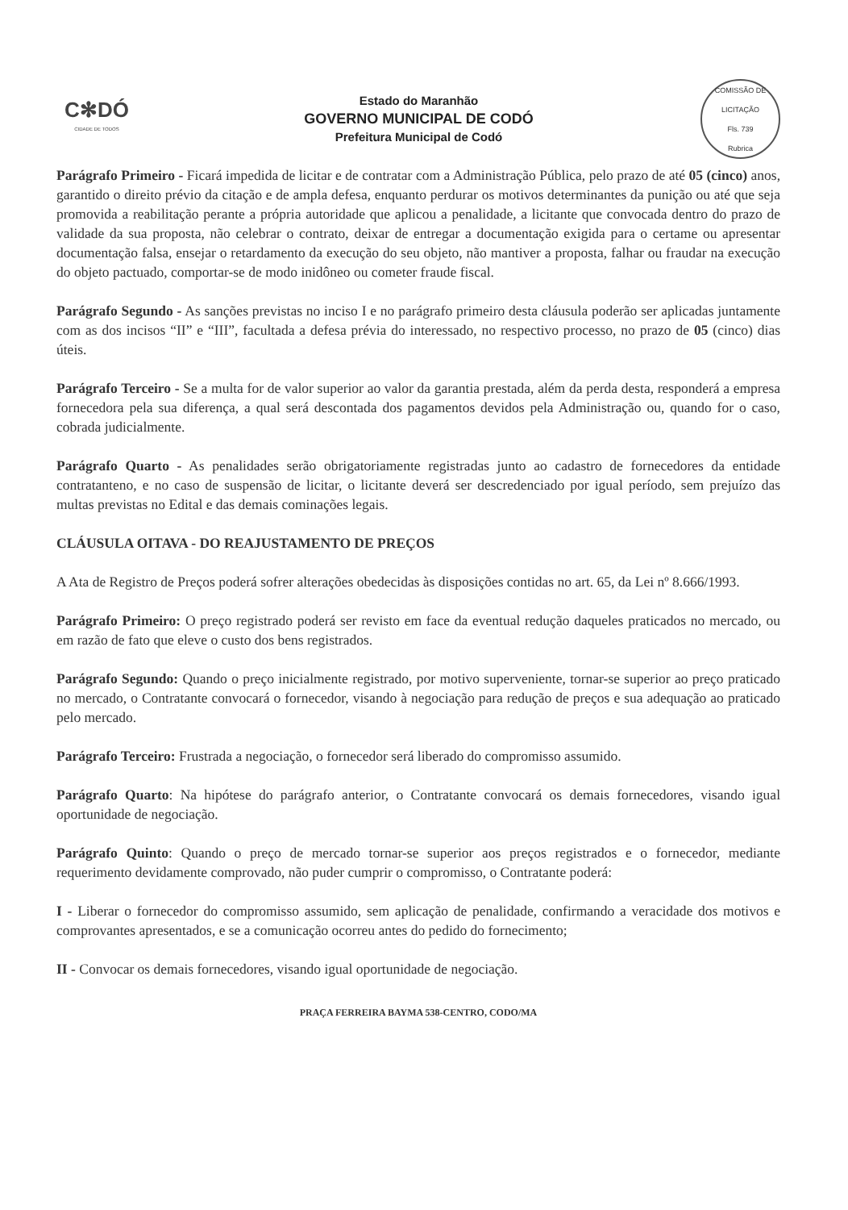C✻DÓ
CIDADE DE TODOS
Estado do Maranhão
GOVERNO MUNICIPAL DE CODÓ
Prefeitura Municipal de Codó
COMISSÃO DE LICITAÇÃO
Fls. 739
Rubrica
Parágrafo Primeiro - Ficará impedida de licitar e de contratar com a Administração Pública, pelo prazo de até 05 (cinco) anos, garantido o direito prévio da citação e de ampla defesa, enquanto perdurar os motivos determinantes da punição ou até que seja promovida a reabilitação perante a própria autoridade que aplicou a penalidade, a licitante que convocada dentro do prazo de validade da sua proposta, não celebrar o contrato, deixar de entregar a documentação exigida para o certame ou apresentar documentação falsa, ensejar o retardamento da execução do seu objeto, não mantiver a proposta, falhar ou fraudar na execução do objeto pactuado, comportar-se de modo inidôneo ou cometer fraude fiscal.
Parágrafo Segundo - As sanções previstas no inciso I e no parágrafo primeiro desta cláusula poderão ser aplicadas juntamente com as dos incisos “II” e “III”, facultada a defesa prévia do interessado, no respectivo processo, no prazo de 05 (cinco) dias úteis.
Parágrafo Terceiro - Se a multa for de valor superior ao valor da garantia prestada, além da perda desta, responderá a empresa fornecedora pela sua diferença, a qual será descontada dos pagamentos devidos pela Administração ou, quando for o caso, cobrada judicialmente.
Parágrafo Quarto - As penalidades serão obrigatoriamente registradas junto ao cadastro de fornecedores da entidade contratanteno, e no caso de suspensão de licitar, o licitante deverá ser descredenciado por igual período, sem prejuízo das multas previstas no Edital e das demais cominações legais.
CLÁUSULA OITAVA - DO REAJUSTAMENTO DE PREÇOS
A Ata de Registro de Preços poderá sofrer alterações obedecidas às disposições contidas no art. 65, da Lei nº 8.666/1993.
Parágrafo Primeiro: O preço registrado poderá ser revisto em face da eventual redução daqueles praticados no mercado, ou em razão de fato que eleve o custo dos bens registrados.
Parágrafo Segundo: Quando o preço inicialmente registrado, por motivo superveniente, tornar-se superior ao preço praticado no mercado, o Contratante convocará o fornecedor, visando à negociação para redução de preços e sua adequação ao praticado pelo mercado.
Parágrafo Terceiro: Frustrada a negociação, o fornecedor será liberado do compromisso assumido.
Parágrafo Quarto: Na hipótese do parágrafo anterior, o Contratante convocará os demais fornecedores, visando igual oportunidade de negociação.
Parágrafo Quinto: Quando o preço de mercado tornar-se superior aos preços registrados e o fornecedor, mediante requerimento devidamente comprovado, não puder cumprir o compromisso, o Contratante poderá:
I - Liberar o fornecedor do compromisso assumido, sem aplicação de penalidade, confirmando a veracidade dos motivos e comprovantes apresentados, e se a comunicação ocorreu antes do pedido do fornecimento;
II - Convocar os demais fornecedores, visando igual oportunidade de negociação.
PRAÇA FERREIRA BAYMA 538-CENTRO, CODO/MA